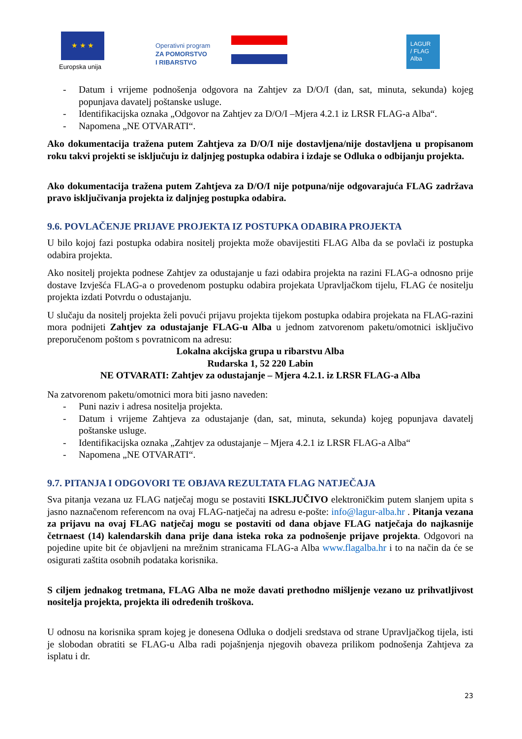★ ★ ★
Europska unija
Operativni program
ZA POMORSTVO
I RIBARSTVO
LAGUR
/ FLAG
Alba
- Datum i vrijeme podnošenja odgovora na Zahtjev za D/O/I (dan, sat, minuta, sekunda) kojeg popunjava davatelj poštanske usluge.
- Identifikacijska oznaka „Odgovor na Zahtjev za D/O/I –Mjera 4.2.1 iz LRSR FLAG-a Alba“.
- Napomena „NE OTVARATI“.
Ako dokumentacija tražena putem Zahtjeva za D/O/I nije dostavljena/nije dostavljena u propisanom roku takvi projekti se isključuju iz daljnjeg postupka odabira i izdaje se Odluka o odbijanju projekta.
Ako dokumentacija tražena putem Zahtjeva za D/O/I nije potpuna/nije odgovarajuća FLAG zadržava pravo isključivanja projekta iz daljnjeg postupka odabira.
9.6. POVLAČENJE PRIJAVE PROJEKTA IZ POSTUPKA ODABIRA PROJEKTA
U bilo kojoj fazi postupka odabira nositelj projekta može obavijestiti FLAG Alba da se povlači iz postupka odabira projekta.
Ako nositelj projekta podnese Zahtjev za odustajanje u fazi odabira projekta na razini FLAG-a odnosno prije dostave Izvješća FLAG-a o provedenom postupku odabira projekata Upravljačkom tijelu, FLAG će nositelju projekta izdati Potvrdu o odustajanju.
U slučaju da nositelj projekta želi povući prijavu projekta tijekom postupka odabira projekata na FLAG-razini mora podnijeti Zahtjev za odustajanje FLAG-u Alba u jednom zatvorenom paketu/omotnici isključivo preporučenom poštom s povratnicom na adresu:
Lokalna akcijska grupa u ribarstvu Alba
Rudarska 1, 52 220 Labin
NE OTVARATI: Zahtjev za odustajanje – Mjera 4.2.1. iz LRSR FLAG-a Alba
Na zatvorenom paketu/omotnici mora biti jasno naveden:
- Puni naziv i adresa nositelja projekta.
- Datum i vrijeme Zahtjeva za odustajanje (dan, sat, minuta, sekunda) kojeg popunjava davatelj poštanske usluge.
- Identifikacijska oznaka „Zahtjev za odustajanje – Mjera 4.2.1 iz LRSR FLAG-a Alba“
- Napomena „NE OTVARATI“.
9.7. PITANJA I ODGOVORI TE OBJAVA REZULTATA FLAG NATJEČAJA
Sva pitanja vezana uz FLAG natječaj mogu se postaviti ISKLJUČIVO elektroničkim putem slanjem upita s jasno naznačenom referencom na ovaj FLAG-natječaj na adresu e-pošte: info@lagur-alba.hr . Pitanja vezana za prijavu na ovaj FLAG natječaj mogu se postaviti od dana objave FLAG natječaja do najkasnije četrnaest (14) kalendarskih dana prije dana isteka roka za podnošenje prijave projekta. Odgovori na pojedine upite bit će objavljeni na mrežnim stranicama FLAG-a Alba www.flagalba.hr i to na način da će se osigurati zaštita osobnih podataka korisnika.
S ciljem jednakog tretmana, FLAG Alba ne može davati prethodno mišljenje vezano uz prihvatljivost nositelja projekta, projekta ili određenih troškova.
U odnosu na korisnika spram kojeg je donesena Odluka o dodjeli sredstava od strane Upravljačkog tijela, isti je slobodan obratiti se FLAG-u Alba radi pojašnjenja njegovih obaveza prilikom podnošenja Zahtjeva za isplatu i dr.
23